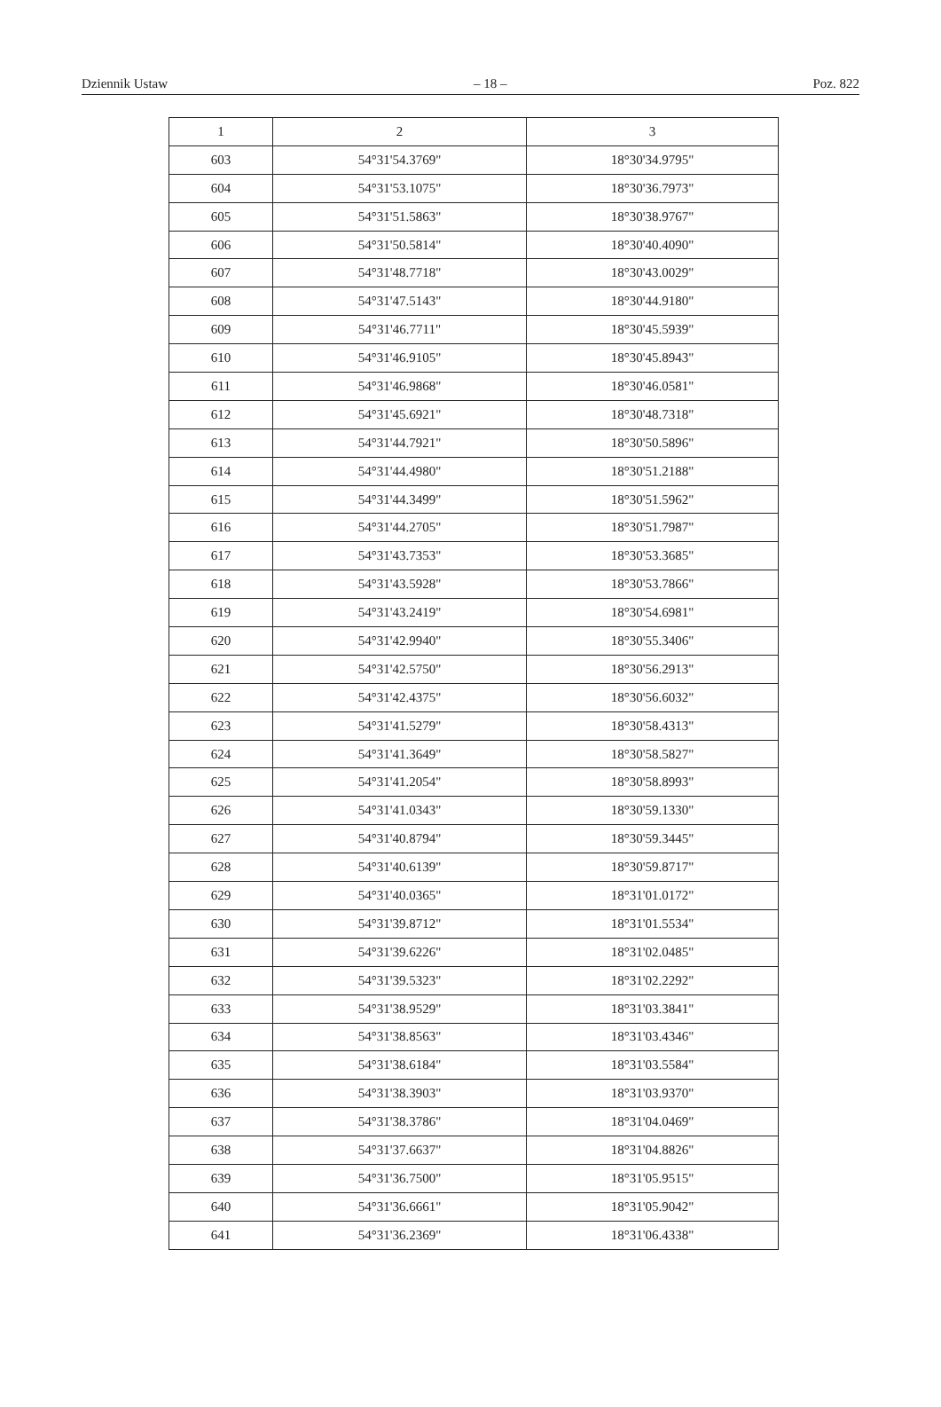Dziennik Ustaw – 18 – Poz. 822
| 1 | 2 | 3 |
| --- | --- | --- |
| 603 | 54°31'54.3769" | 18°30'34.9795" |
| 604 | 54°31'53.1075" | 18°30'36.7973" |
| 605 | 54°31'51.5863" | 18°30'38.9767" |
| 606 | 54°31'50.5814" | 18°30'40.4090" |
| 607 | 54°31'48.7718" | 18°30'43.0029" |
| 608 | 54°31'47.5143" | 18°30'44.9180" |
| 609 | 54°31'46.7711" | 18°30'45.5939" |
| 610 | 54°31'46.9105" | 18°30'45.8943" |
| 611 | 54°31'46.9868" | 18°30'46.0581" |
| 612 | 54°31'45.6921" | 18°30'48.7318" |
| 613 | 54°31'44.7921" | 18°30'50.5896" |
| 614 | 54°31'44.4980" | 18°30'51.2188" |
| 615 | 54°31'44.3499" | 18°30'51.5962" |
| 616 | 54°31'44.2705" | 18°30'51.7987" |
| 617 | 54°31'43.7353" | 18°30'53.3685" |
| 618 | 54°31'43.5928" | 18°30'53.7866" |
| 619 | 54°31'43.2419" | 18°30'54.6981" |
| 620 | 54°31'42.9940" | 18°30'55.3406" |
| 621 | 54°31'42.5750" | 18°30'56.2913" |
| 622 | 54°31'42.4375" | 18°30'56.6032" |
| 623 | 54°31'41.5279" | 18°30'58.4313" |
| 624 | 54°31'41.3649" | 18°30'58.5827" |
| 625 | 54°31'41.2054" | 18°30'58.8993" |
| 626 | 54°31'41.0343" | 18°30'59.1330" |
| 627 | 54°31'40.8794" | 18°30'59.3445" |
| 628 | 54°31'40.6139" | 18°30'59.8717" |
| 629 | 54°31'40.0365" | 18°31'01.0172" |
| 630 | 54°31'39.8712" | 18°31'01.5534" |
| 631 | 54°31'39.6226" | 18°31'02.0485" |
| 632 | 54°31'39.5323" | 18°31'02.2292" |
| 633 | 54°31'38.9529" | 18°31'03.3841" |
| 634 | 54°31'38.8563" | 18°31'03.4346" |
| 635 | 54°31'38.6184" | 18°31'03.5584" |
| 636 | 54°31'38.3903" | 18°31'03.9370" |
| 637 | 54°31'38.3786" | 18°31'04.0469" |
| 638 | 54°31'37.6637" | 18°31'04.8826" |
| 639 | 54°31'36.7500" | 18°31'05.9515" |
| 640 | 54°31'36.6661" | 18°31'05.9042" |
| 641 | 54°31'36.2369" | 18°31'06.4338" |